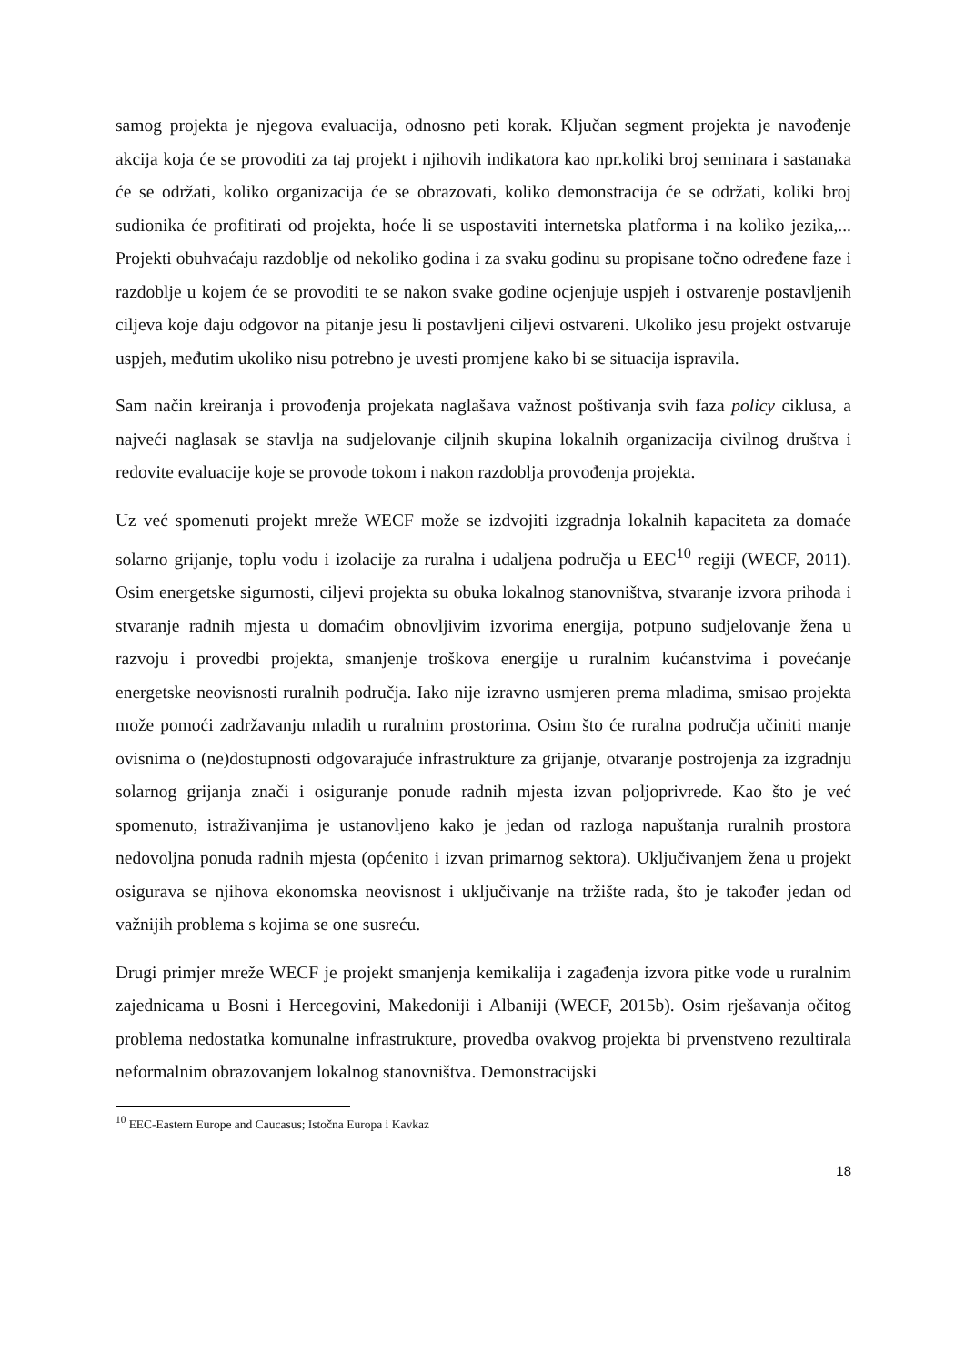samog projekta je njegova evaluacija, odnosno peti korak. Ključan segment projekta je navođenje akcija koja će se provoditi za taj projekt i njihovih indikatora kao npr.koliki broj seminara i sastanaka će se održati, koliko organizacija će se obrazovati, koliko demonstracija će se održati, koliki broj sudionika će profitirati od projekta, hoće li se uspostaviti internetska platforma i na koliko jezika,... Projekti obuhvaćaju razdoblje od nekoliko godina i za svaku godinu su propisane točno određene faze i razdoblje u kojem će se provoditi te se nakon svake godine ocjenjuje uspjeh i ostvarenje postavljenih ciljeva koje daju odgovor na pitanje jesu li postavljeni ciljevi ostvareni. Ukoliko jesu projekt ostvaruje uspjeh, međutim ukoliko nisu potrebno je uvesti promjene kako bi se situacija ispravila.
Sam način kreiranja i provođenja projekata naglašava važnost poštivanja svih faza policy ciklusa, a najveći naglasak se stavlja na sudjelovanje ciljnih skupina lokalnih organizacija civilnog društva i redovite evaluacije koje se provode tokom i nakon razdoblja provođenja projekta.
Uz već spomenuti projekt mreže WECF može se izdvojiti izgradnja lokalnih kapaciteta za domaće solarno grijanje, toplu vodu i izolacije za ruralna i udaljena područja u EEC<sup>10</sup> regiji (WECF, 2011). Osim energetske sigurnosti, ciljevi projekta su obuka lokalnog stanovništva, stvaranje izvora prihoda i stvaranje radnih mjesta u domaćim obnovljivim izvorima energija, potpuno sudjelovanje žena u razvoju i provedbi projekta, smanjenje troškova energije u ruralnim kućanstvima i povećanje energetske neovisnosti ruralnih područja. Iako nije izravno usmjeren prema mladima, smisao projekta može pomoći zadržavanju mladih u ruralnim prostorima. Osim što će ruralna područja učiniti manje ovisnima o (ne)dostupnosti odgovarajuće infrastrukture za grijanje, otvaranje postrojenja za izgradnju solarnog grijanja znači i osiguranje ponude radnih mjesta izvan poljoprivrede. Kao što je već spomenuto, istraživanjima je ustanovljeno kako je jedan od razloga napuštanja ruralnih prostora nedovoljna ponuda radnih mjesta (općenito i izvan primarnog sektora). Uključivanjem žena u projekt osigurava se njihova ekonomska neovisnost i uključivanje na tržište rada, što je također jedan od važnijih problema s kojima se one susreću.
Drugi primjer mreže WECF je projekt smanjenja kemikalija i zagađenja izvora pitke vode u ruralnim zajednicama u Bosni i Hercegovini, Makedoniji i Albaniji (WECF, 2015b). Osim rješavanja očitog problema nedostatka komunalne infrastrukture, provedba ovakvog projekta bi prvenstveno rezultirala neformalnim obrazovanjem lokalnog stanovništva. Demonstracijski
<sup>10</sup> EEC-Eastern Europe and Caucasus; Istočna Europa i Kavkaz
18